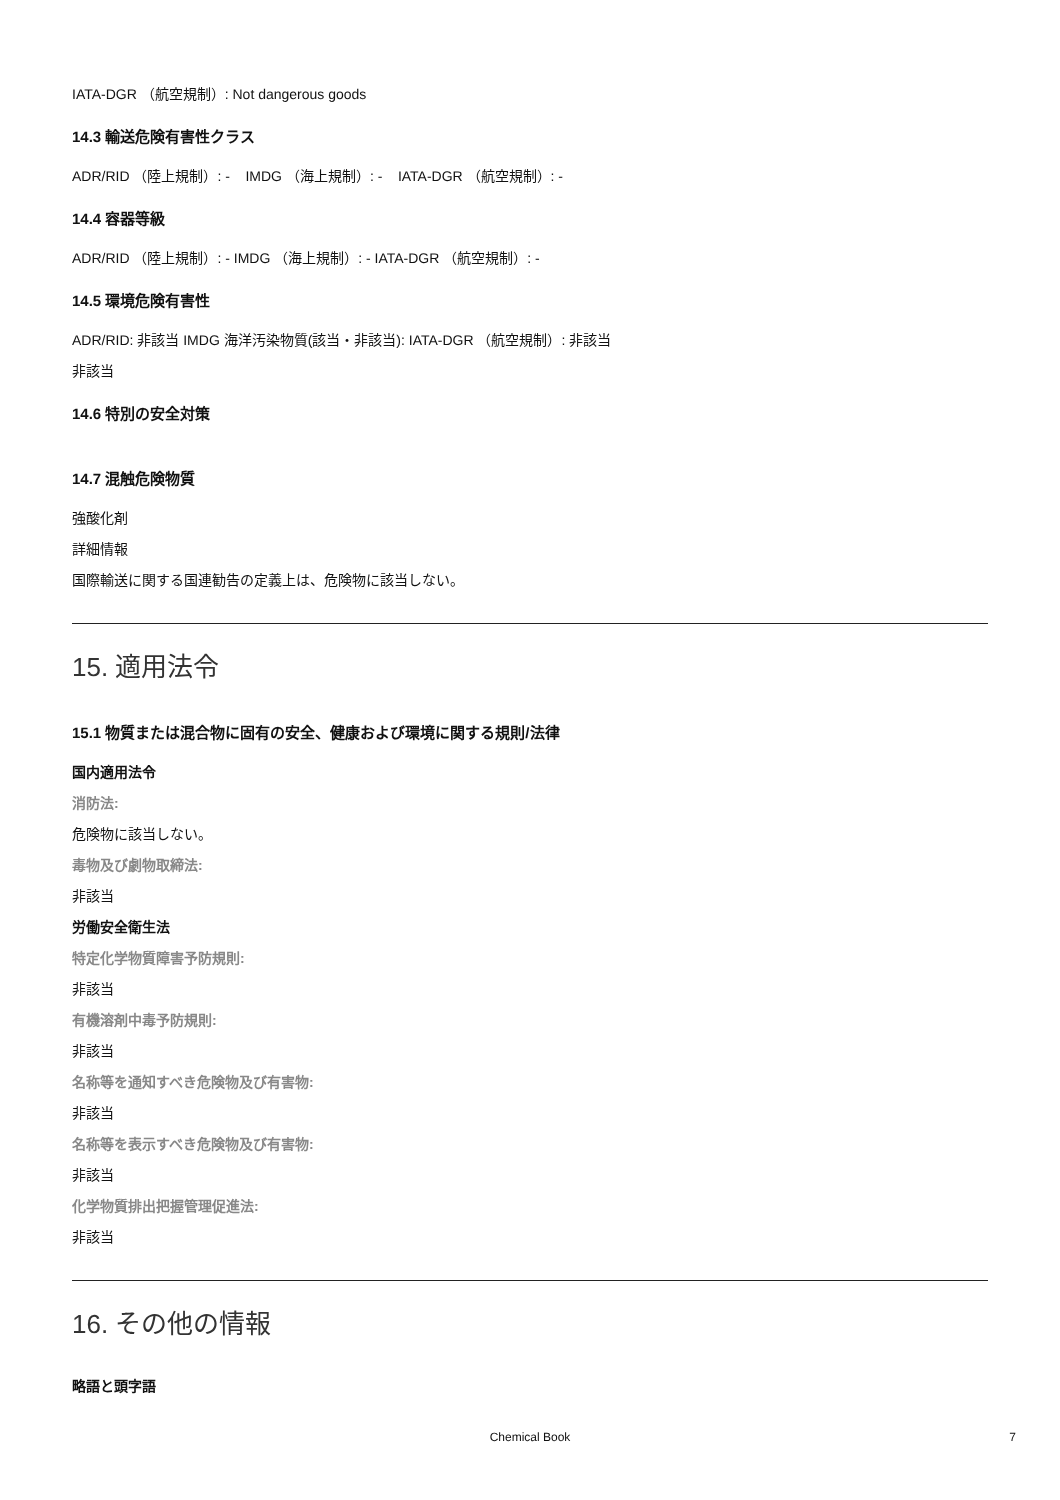IATA-DGR （航空規制）: Not dangerous goods
14.3 輸送危険有害性クラス
ADR/RID （陸上規制）: - IMDG （海上規制）: - IATA-DGR （航空規制）: -
14.4 容器等級
ADR/RID （陸上規制）: - IMDG （海上規制）: - IATA-DGR （航空規制）: -
14.5 環境危険有害性
ADR/RID: 非該当 IMDG 海洋汚染物質(該当・非該当): IATA-DGR （航空規制）: 非該当
非該当
14.6 特別の安全対策
14.7 混触危険物質
強酸化剤
詳細情報
国際輸送に関する国連勧告の定義上は、危険物に該当しない。
15. 適用法令
15.1 物質または混合物に固有の安全、健康および環境に関する規則/法律
国内適用法令
消防法:
危険物に該当しない。
毒物及び劇物取締法:
非該当
労働安全衛生法
特定化学物質障害予防規則:
非該当
有機溶剤中毒予防規則:
非該当
名称等を通知すべき危険物及び有害物:
非該当
名称等を表示すべき危険物及び有害物:
非該当
化学物質排出把握管理促進法:
非該当
16. その他の情報
略語と頭字語
Chemical Book
7